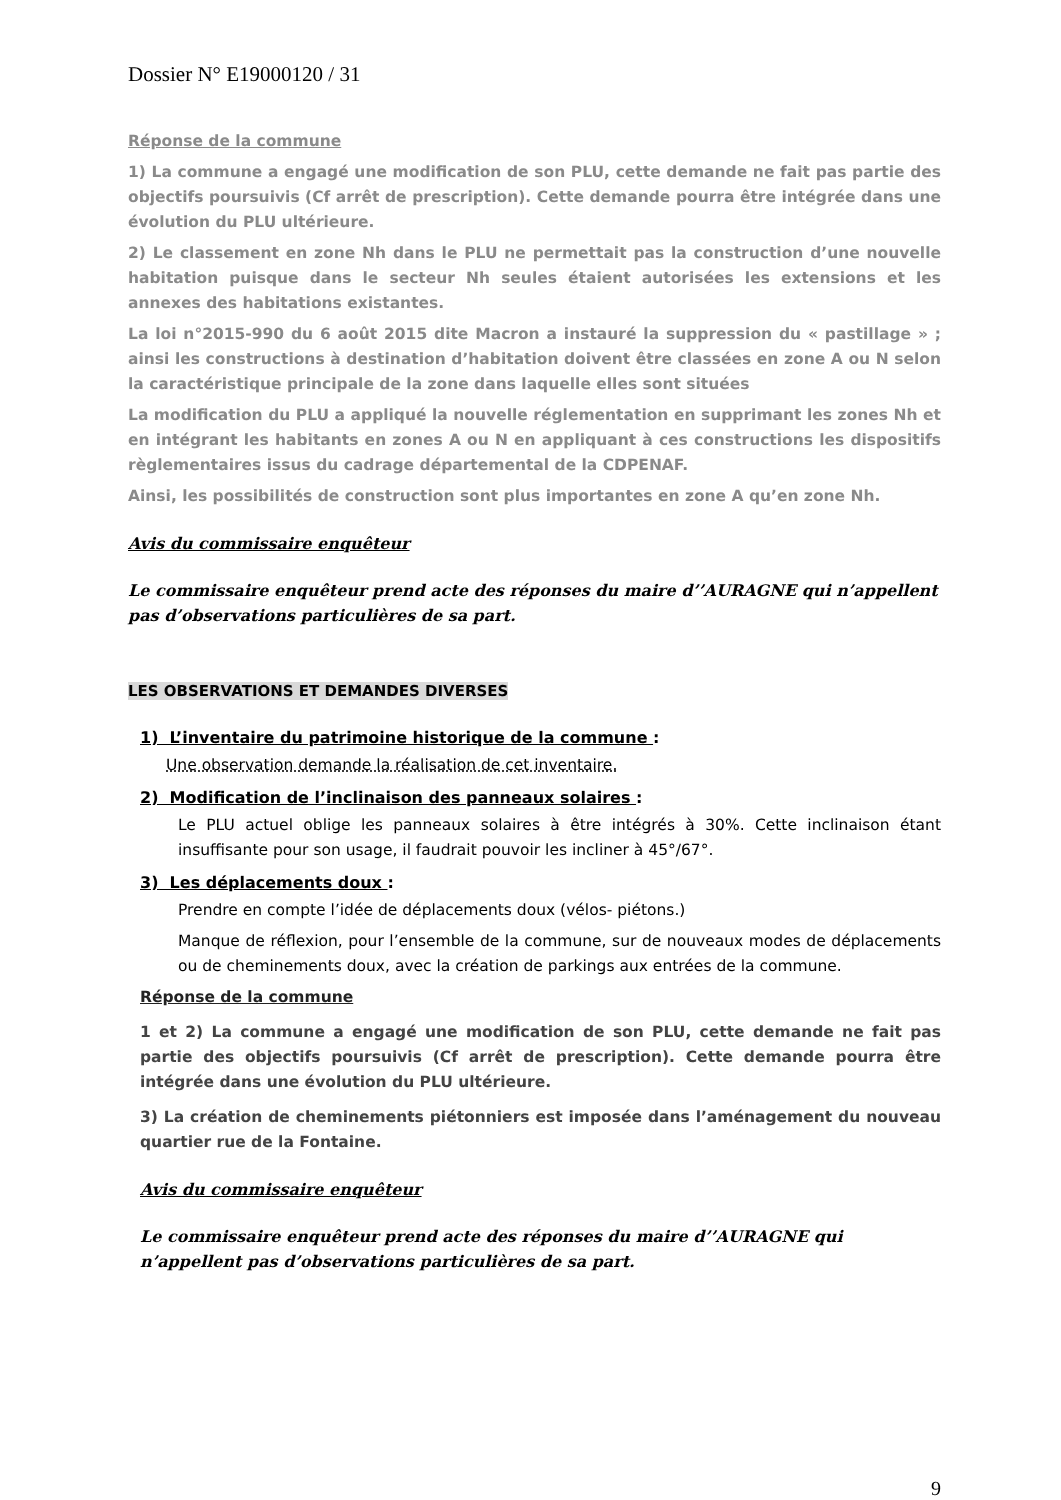Dossier N° E19000120 / 31
Réponse de la commune
1) La commune a engagé une modification de son PLU, cette demande ne fait pas partie des objectifs poursuivis (Cf arrêt de prescription). Cette demande pourra être intégrée dans une évolution du PLU ultérieure.
2) Le classement en zone Nh dans le PLU ne permettait pas la construction d’une nouvelle habitation puisque dans le secteur Nh seules étaient autorisées les extensions et les annexes des habitations existantes.
La loi n°2015-990 du 6 août 2015 dite Macron a instauré la suppression du « pastillage » ; ainsi les constructions à destination d’habitation doivent être classées en zone A ou N selon la caractéristique principale de la zone dans laquelle elles sont situées
La modification du PLU a appliqué la nouvelle réglementation en supprimant les zones Nh et en intégrant les habitants en zones A ou N en appliquant à ces constructions les dispositifs règlementaires issus du cadrage départemental de la CDPENAF.
Ainsi, les possibilités de construction sont plus importantes en zone A qu’en zone Nh.
Avis du commissaire enquêteur
Le commissaire enquêteur prend acte des réponses du maire d’’AURAGNE qui n’appellent pas d’observations particulières de sa part.
LES OBSERVATIONS ET DEMANDES DIVERSES
1) L’inventaire du patrimoine historique de la commune :
Une observation demande la réalisation de cet inventaire.
2) Modification de l’inclinaison des panneaux solaires :
Le PLU actuel oblige les panneaux solaires à être intégrés à 30%. Cette inclinaison étant insuffisante pour son usage, il faudrait pouvoir les incliner à 45°/67°.
3) Les déplacements doux :
Prendre en compte l’idée de déplacements doux (vélos- piétons.)
Manque de réflexion, pour l’ensemble de la commune, sur de nouveaux modes de déplacements ou de cheminements doux, avec la création de parkings aux entrées de la commune.
Réponse de la commune
1 et 2) La commune a engagé une modification de son PLU, cette demande ne fait pas partie des objectifs poursuivis (Cf arrêt de prescription). Cette demande pourra être intégrée dans une évolution du PLU ultérieure.
3) La création de cheminements piétonniers est imposée dans l’aménagement du nouveau quartier rue de la Fontaine.
Avis du commissaire enquêteur
Le commissaire enquêteur prend acte des réponses du maire d’’AURAGNE qui n’appellent pas d’observations particulières de sa part.
9